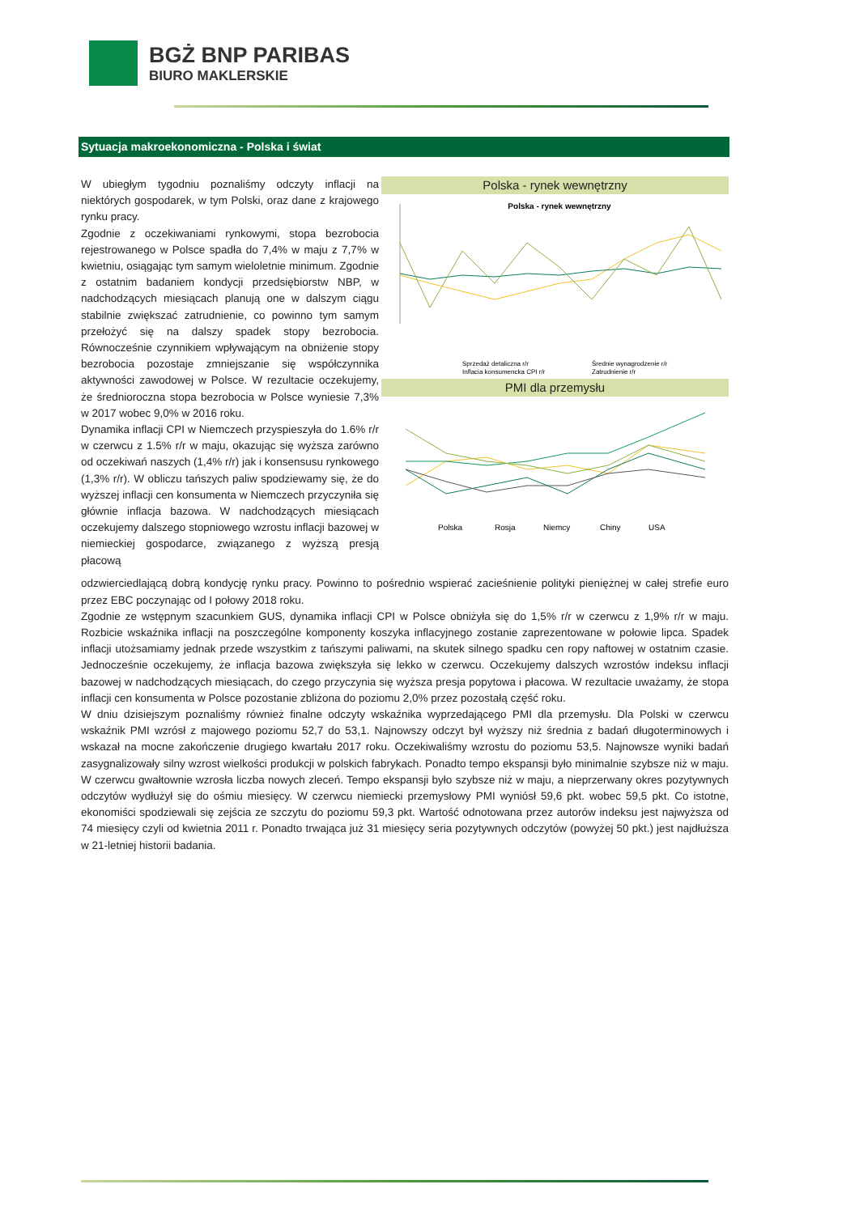BGŻ BNP PARIBAS
BIURO MAKLERSKIE
Sytuacja makroekonomiczna - Polska i świat
Polska - rynek wewnętrzny
Polska - rynek wewnętrzny
Sprzedaż detaliczna r/r
Średnie wynagrodzenie r/r
Inflacja konsumencka CPI r/r
Zatrudnienie r/r
PMI dla przemysłu
Polska
Rosja
Niemcy
Chiny
USA
W ubiegłym tygodniu poznaliśmy odczyty inflacji na niektórych gospodarek, w tym Polski, oraz dane z krajowego rynku pracy.
Zgodnie z oczekiwaniami rynkowymi, stopa bezrobocia rejestrowanego w Polsce spadła do 7,4% w maju z 7,7% w kwietniu, osiągając tym samym wieloletnie minimum. Zgodnie z ostatnim badaniem kondycji przedsiębiorstw NBP, w nadchodzących miesiącach planują one w dalszym ciągu stabilnie zwiększać zatrudnienie, co powinno tym samym przełożyć się na dalszy spadek stopy bezrobocia. Równocześnie czynnikiem wpływającym na obniżenie stopy bezrobocia pozostaje zmniejszanie się współczynnika aktywności zawodowej w Polsce. W rezultacie oczekujemy, że średnioroczna stopa bezrobocia w Polsce wyniesie 7,3% w 2017 wobec 9,0% w 2016 roku.
Dynamika inflacji CPI w Niemczech przyspieszyła do 1.6% r/r w czerwcu z 1.5% r/r w maju, okazując się wyższa zarówno od oczekiwań naszych (1,4% r/r) jak i konsensusu rynkowego (1,3% r/r). W obliczu tańszych paliw spodziewamy się, że do wyższej inflacji cen konsumenta w Niemczech przyczyniła się głównie inflacja bazowa. W nadchodzących miesiącach oczekujemy dalszego stopniowego wzrostu inflacji bazowej w niemieckiej gospodarce, związanego z wyższą presją płacową
odzwierciedlającą dobrą kondycję rynku pracy. Powinno to pośrednio wspierać zacieśnienie polityki pieniężnej w całej strefie euro przez EBC poczynając od I połowy 2018 roku.
Zgodnie ze wstępnym szacunkiem GUS, dynamika inflacji CPI w Polsce obniżyła się do 1,5% r/r w czerwcu z 1,9% r/r w maju. Rozbicie wskaźnika inflacji na poszczególne komponenty koszyka inflacyjnego zostanie zaprezentowane w połowie lipca. Spadek inflacji utożsamiamy jednak przede wszystkim z tańszymi paliwami, na skutek silnego spadku cen ropy naftowej w ostatnim czasie. Jednocześnie oczekujemy, że inflacja bazowa zwiększyła się lekko w czerwcu. Oczekujemy dalszych wzrostów indeksu inflacji bazowej w nadchodzących miesiącach, do czego przyczynia się wyższa presja popytowa i płacowa. W rezultacie uważamy, że stopa inflacji cen konsumenta w Polsce pozostanie zbliżona do poziomu 2,0% przez pozostałą część roku.
W dniu dzisiejszym poznaliśmy również finalne odczyty wskaźnika wyprzedającego PMI dla przemysłu. Dla Polski w czerwcu wskaźnik PMI wzrósł z majowego poziomu 52,7 do 53,1. Najnowszy odczyt był wyższy niż średnia z badań długoterminowych i wskazał na mocne zakończenie drugiego kwartału 2017 roku. Oczekiwaliśmy wzrostu do poziomu 53,5. Najnowsze wyniki badań zasygnalizowały silny wzrost wielkości produkcji w polskich fabrykach. Ponadto tempo ekspansji było minimalnie szybsze niż w maju. W czerwcu gwałtownie wzrosła liczba nowych zleceń. Tempo ekspansji było szybsze niż w maju, a nieprzerwany okres pozytywnych odczytów wydłużył się do ośmiu miesięcy. W czerwcu niemiecki przemysłowy PMI wyniósł 59,6 pkt. wobec 59,5 pkt. Co istotne, ekonomiści spodziewali się zejścia ze szczytu do poziomu 59,3 pkt. Wartość odnotowana przez autorów indeksu jest najwyższa od 74 miesięcy czyli od kwietnia 2011 r. Ponadto trwająca już 31 miesięcy seria pozytywnych odczytów (powyżej 50 pkt.) jest najdłuższa w 21-letniej historii badania.